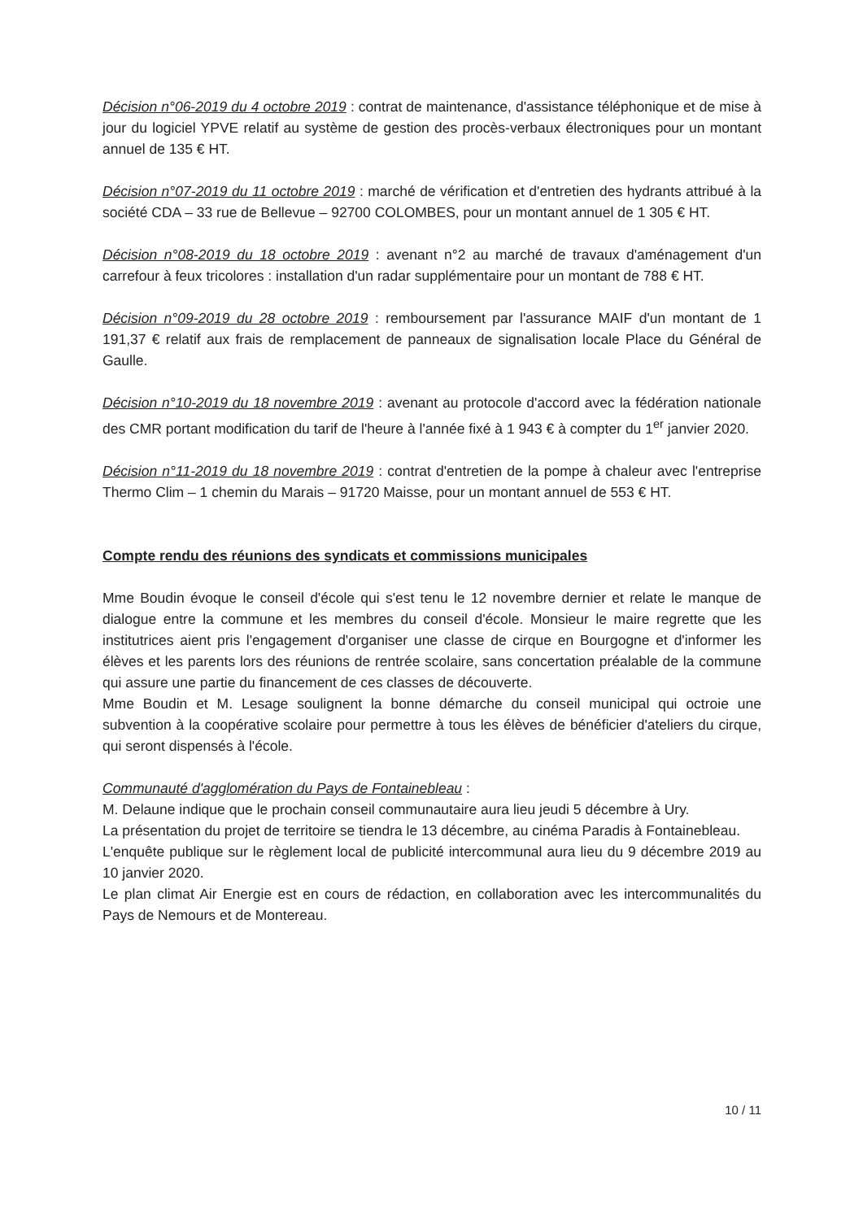Décision n°06-2019 du 4 octobre 2019 : contrat de maintenance, d'assistance téléphonique et de mise à jour du logiciel YPVE relatif au système de gestion des procès-verbaux électroniques pour un montant annuel de 135 € HT.
Décision n°07-2019 du 11 octobre 2019 : marché de vérification et d'entretien des hydrants attribué à la société CDA – 33 rue de Bellevue – 92700 COLOMBES, pour un montant annuel de 1 305 € HT.
Décision n°08-2019 du 18 octobre 2019 : avenant n°2 au marché de travaux d'aménagement d'un carrefour à feux tricolores : installation d'un radar supplémentaire pour un montant de 788 € HT.
Décision n°09-2019 du 28 octobre 2019 : remboursement par l'assurance MAIF d'un montant de 1 191,37 € relatif aux frais de remplacement de panneaux de signalisation locale Place du Général de Gaulle.
Décision n°10-2019 du 18 novembre 2019 : avenant au protocole d'accord avec la fédération nationale des CMR portant modification du tarif de l'heure à l'année fixé à 1 943 € à compter du 1<sup>er</sup> janvier 2020.
Décision n°11-2019 du 18 novembre 2019 : contrat d'entretien de la pompe à chaleur avec l'entreprise Thermo Clim – 1 chemin du Marais – 91720 Maisse, pour un montant annuel de 553 € HT.
Compte rendu des réunions des syndicats et commissions municipales
Mme Boudin évoque le conseil d'école qui s'est tenu le 12 novembre dernier et relate le manque de dialogue entre la commune et les membres du conseil d'école. Monsieur le maire regrette que les institutrices aient pris l'engagement d'organiser une classe de cirque en Bourgogne et d'informer les élèves et les parents lors des réunions de rentrée scolaire, sans concertation préalable de la commune qui assure une partie du financement de ces classes de découverte.
Mme Boudin et M. Lesage soulignent la bonne démarche du conseil municipal qui octroie une subvention à la coopérative scolaire pour permettre à tous les élèves de bénéficier d'ateliers du cirque, qui seront dispensés à l'école.
Communauté d'agglomération du Pays de Fontainebleau :
M. Delaune indique que le prochain conseil communautaire aura lieu jeudi 5 décembre à Ury.
La présentation du projet de territoire se tiendra le 13 décembre, au cinéma Paradis à Fontainebleau.
L'enquête publique sur le règlement local de publicité intercommunal aura lieu du 9 décembre 2019 au 10 janvier 2020.
Le plan climat Air Energie est en cours de rédaction, en collaboration avec les intercommunalités du Pays de Nemours et de Montereau.
10 / 11